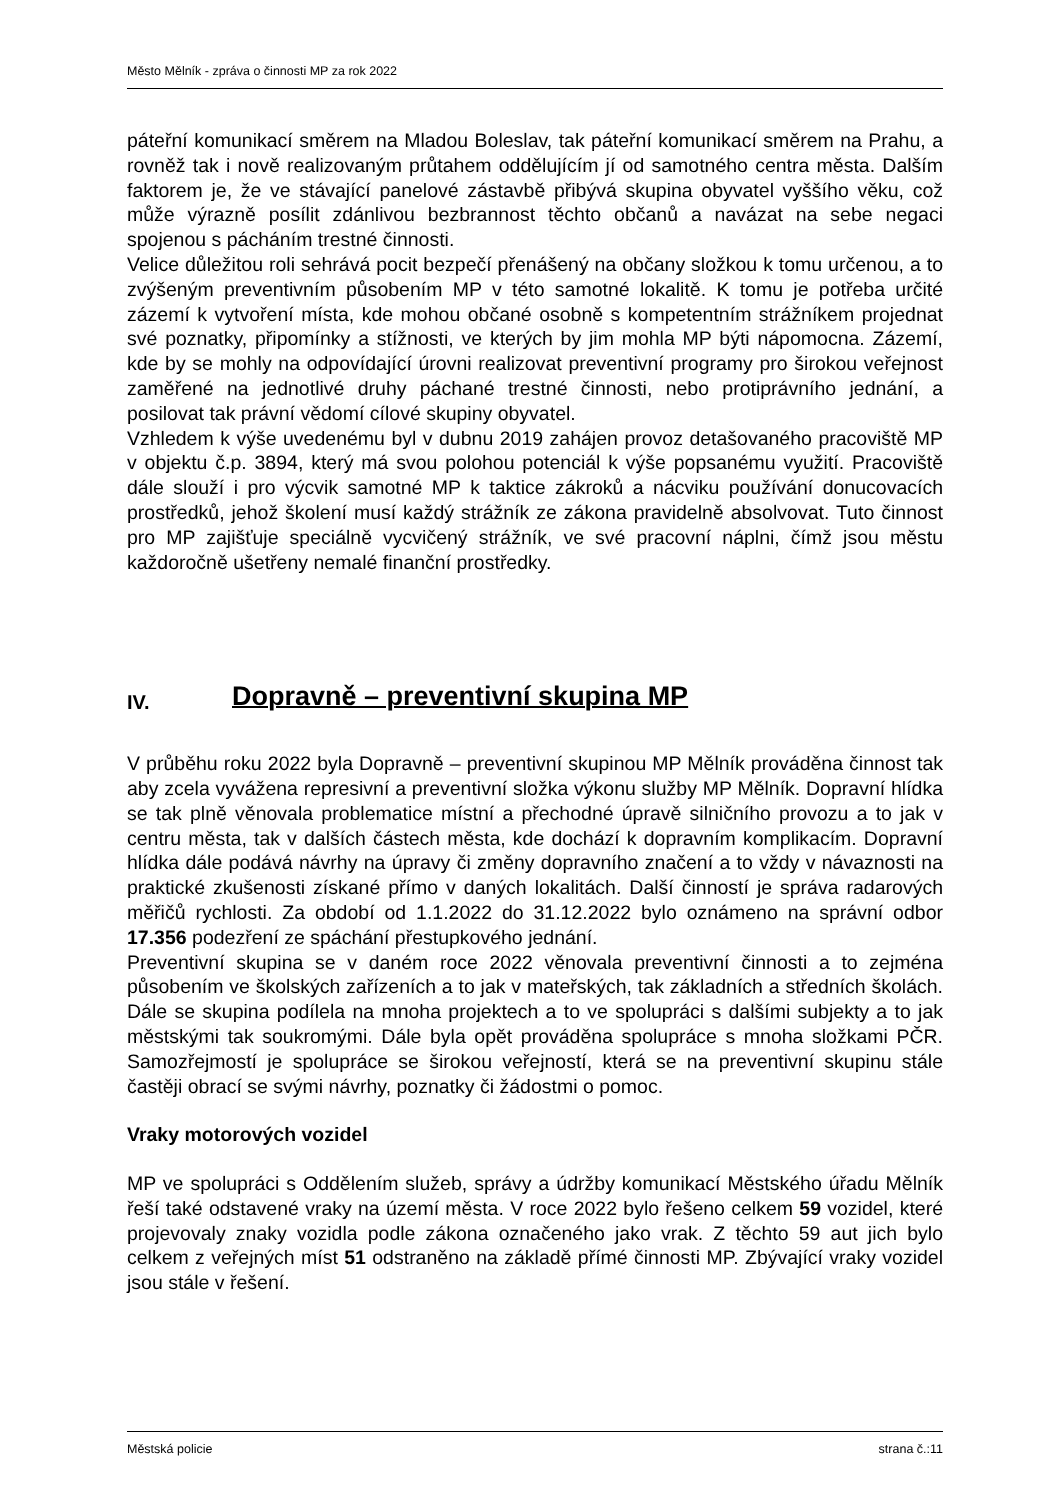Město Mělník - zpráva o činnosti MP za rok 2022
páteřní komunikací směrem na Mladou Boleslav, tak páteřní komunikací směrem na Prahu, a rovněž tak i nově realizovaným průtahem oddělujícím jí od samotného centra města. Dalším faktorem je, že ve stávající panelové zástavbě přibývá skupina obyvatel vyššího věku, což může výrazně posílit zdánlivou bezbrannost těchto občanů a navázat na sebe negaci spojenou s pácháním trestné činnosti.
Velice důležitou roli sehrává pocit bezpečí přenášený na občany složkou k tomu určenou, a to zvýšeným preventivním působením MP v této samotné lokalitě. K tomu je potřeba určité zázemí k vytvoření místa, kde mohou občané osobně s kompetentním strážníkem projednat své poznatky, připomínky a stížnosti, ve kterých by jim mohla MP býti nápomocna. Zázemí, kde by se mohly na odpovídající úrovni realizovat preventivní programy pro širokou veřejnost zaměřené na jednotlivé druhy páchané trestné činnosti, nebo protiprávního jednání, a posilovat tak právní vědomí cílové skupiny obyvatel.
Vzhledem k výše uvedenému byl v dubnu 2019 zahájen provoz detašovaného pracoviště MP v objektu č.p. 3894, který má svou polohou potenciál k výše popsanému využití. Pracoviště dále slouží i pro výcvik samotné MP k taktice zákroků a nácviku používání donucovacích prostředků, jehož školení musí každý strážník ze zákona pravidelně absolvovat. Tuto činnost pro MP zajišťuje speciálně vycvičený strážník, ve své pracovní náplni, čímž jsou městu každoročně ušetřeny nemalé finanční prostředky.
IV. Dopravně – preventivní skupina MP
V průběhu roku 2022 byla Dopravně – preventivní skupinou MP Mělník prováděna činnost tak aby zcela vyvážena represivní a preventivní složka výkonu služby MP Mělník. Dopravní hlídka se tak plně věnovala problematice místní a přechodné úpravě silničního provozu a to jak v centru města, tak v dalších částech města, kde dochází k dopravním komplikacím. Dopravní hlídka dále podává návrhy na úpravy či změny dopravního značení a to vždy v návaznosti na praktické zkušenosti získané přímo v daných lokalitách. Další činností je správa radarových měřičů rychlosti. Za období od 1.1.2022 do 31.12.2022 bylo oznámeno na správní odbor 17.356 podezření ze spáchání přestupkového jednání.
Preventivní skupina se v daném roce 2022 věnovala preventivní činnosti a to zejména působením ve školských zařízeních a to jak v mateřských, tak základních a středních školách. Dále se skupina podílela na mnoha projektech a to ve spolupráci s dalšími subjekty a to jak městskými tak soukromými. Dále byla opět prováděna spolupráce s mnoha složkami PČR. Samozřejmostí je spolupráce se širokou veřejností, která se na preventivní skupinu stále častěji obrací se svými návrhy, poznatky či žádostmi o pomoc.
Vraky motorových vozidel
MP ve spolupráci s Oddělením služeb, správy a údržby komunikací Městského úřadu Mělník řeší také odstavené vraky na území města. V roce 2022 bylo řešeno celkem 59 vozidel, které projevovaly znaky vozidla podle zákona označeného jako vrak. Z těchto 59 aut jich bylo celkem z veřejných míst 51 odstraněno na základě přímé činnosti MP. Zbývající vraky vozidel jsou stále v řešení.
Městská policie strana č.:11